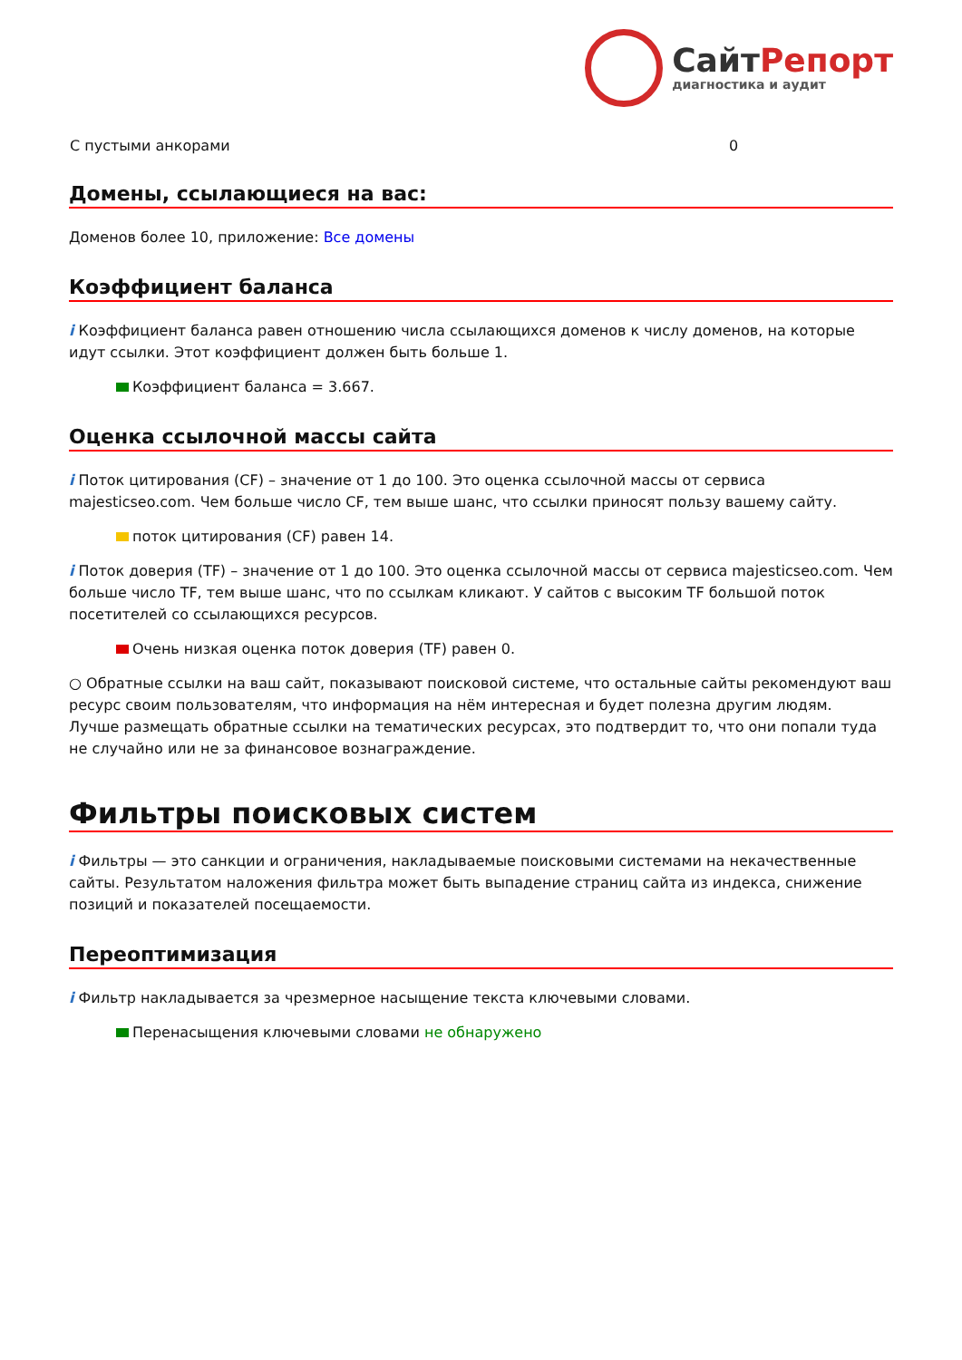СайтРепорт
диагностика и аудит
| С пустыми анкорами | 0 |
Домены, ссылающиеся на вас:
Доменов более 10, приложение: Все домены
Коэффициент баланса
i Коэффициент баланса равен отношению числа ссылающихся доменов к числу доменов, на которые идут ссылки. Этот коэффициент должен быть больше 1.
Коэффициент баланса = 3.667.
Оценка ссылочной массы сайта
i Поток цитирования (CF) – значение от 1 до 100. Это оценка ссылочной массы от сервиса majesticseo.com. Чем больше число CF, тем выше шанс, что ссылки приносят пользу вашему сайту.
поток цитирования (CF) равен 14.
i Поток доверия (TF) – значение от 1 до 100. Это оценка ссылочной массы от сервиса majesticseo.com. Чем больше число TF, тем выше шанс, что по ссылкам кликают. У сайтов с высоким TF большой поток посетителей со ссылающихся ресурсов.
Очень низкая оценка поток доверия (TF) равен 0.
○ Обратные ссылки на ваш сайт, показывают поисковой системе, что остальные сайты рекомендуют ваш ресурс своим пользователям, что информация на нём интересная и будет полезна другим людям.
Лучше размещать обратные ссылки на тематических ресурсах, это подтвердит то, что они попали туда не случайно или не за финансовое вознаграждение.
Фильтры поисковых систем
i Фильтры — это санкции и ограничения, накладываемые поисковыми системами на некачественные сайты. Результатом наложения фильтра может быть выпадение страниц сайта из индекса, снижение позиций и показателей посещаемости.
Переоптимизация
i Фильтр накладывается за чрезмерное насыщение текста ключевыми словами.
Перенасыщения ключевыми словами не обнаружено